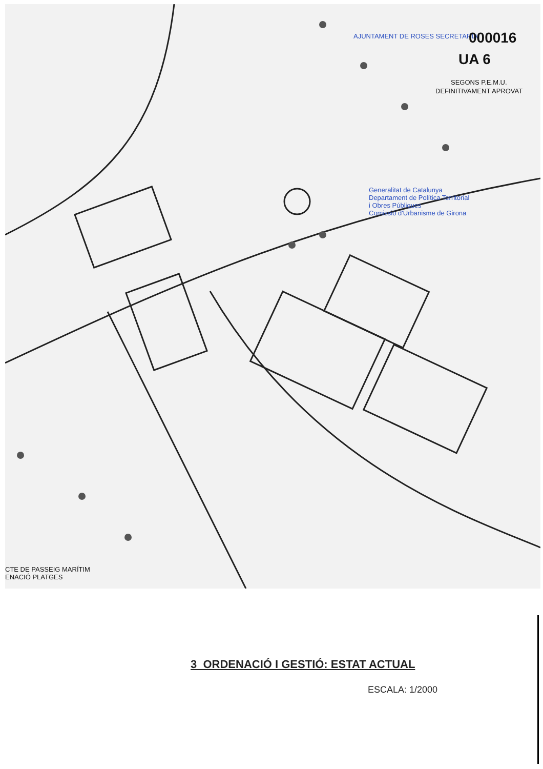AJUNTAMENT DE ROSES SECRETARIA 000016
UA 6
SEGONS P.E.M.U.
DEFINITIVAMENT APROVAT
Generalitat de Catalunya
Departament de Política Territorial
i Obres Públiques
Comissió d'Urbanisme de Girona
CTE DE PASSEIG MARÍTIM
ENACIÓ PLATGES
3 ORDENACIÓ I GESTIÓ: ESTAT ACTUAL
ESCALA: 1/2000